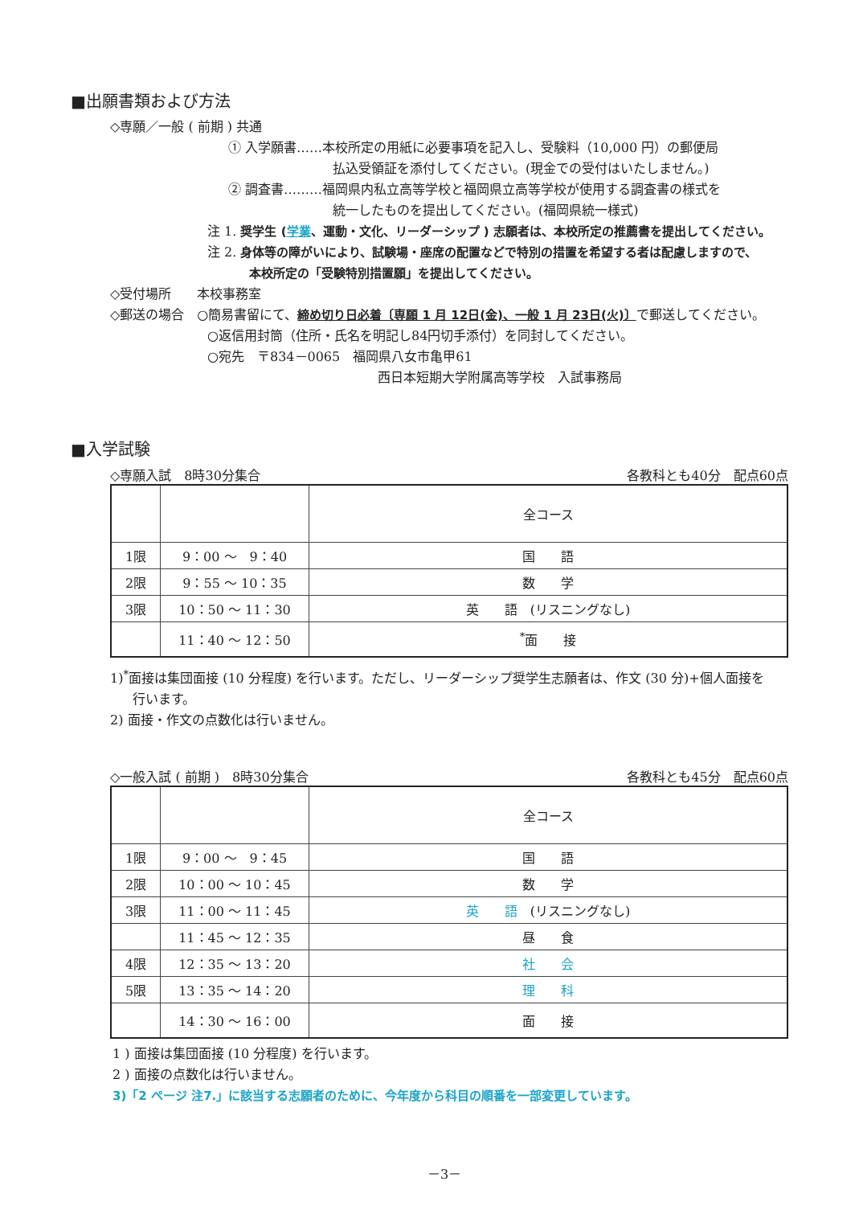■出願書類および方法
◇専願／一般 ( 前期 ) 共通
① 入学願書……本校所定の用紙に必要事項を記入し、受験料（10,000 円）の郵便局
払込受領証を添付してください。(現金での受付はいたしません。)
② 調査書………福岡県内私立高等学校と福岡県立高等学校が使用する調査書の様式を
統一したものを提出してください。(福岡県統一様式)
注 1. 奨学生 (学業、運動・文化、リーダーシップ ) 志願者は、本校所定の推薦書を提出してください。
注 2. 身体等の障がいにより、試験場・座席の配置などで特別の措置を希望する者は配慮しますので、
本校所定の「受験特別措置願」を提出してください。
◇受付場所　　本校事務室
◇郵送の場合　○簡易書留にて、締め切り日必着〔専願 1 月 12日(金)、一般 1 月 23日(火)〕で郵送してください。
○返信用封筒（住所・氏名を明記し84円切手添付）を同封してください。
○宛先　〒834－0065　福岡県八女市亀甲61
西日本短期大学附属高等学校　入試事務局
■入学試験
◇専願入試　8時30分集合 各教科とも40分　配点60点
| | | 全コース |
| 1限 | 9：00 ～ 9：40 | 国 語 |
| 2限 | 9：55 ～ 10：35 | 数 学 |
| 3限 | 10：50 ～ 11：30 | 英 語 (リスニングなし) |
| | 11：40 ～ 12：50 | <sup>*</sup> 面 接 |
1)<sup>*</sup>面接は集団面接 (10 分程度) を行います。ただし、リーダーシップ奨学生志願者は、作文 (30 分)+個人面接を
行います。
2) 面接・作文の点数化は行いません。
◇一般入試 ( 前期 )　8時30分集合 各教科とも45分　配点60点
| | | 全コース |
| 1限 | 9：00 ～ 9：45 | 国 語 |
| 2限 | 10：00 ～ 10：45 | 数 学 |
| 3限 | 11：00 ～ 11：45 | 英 語 (リスニングなし) |
| | 11：45 ～ 12：35 | 昼 食 |
| 4限 | 12：35 ～ 13：20 | 社 会 |
| 5限 | 13：35 ～ 14：20 | 理 科 |
| | 14：30 ～ 16：00 | 面 接 |
1 ) 面接は集団面接 (10 分程度) を行います。
2 ) 面接の点数化は行いません。
3)「2 ページ 注7.」に該当する志願者のために、今年度から科目の順番を一部変更しています。
－3－